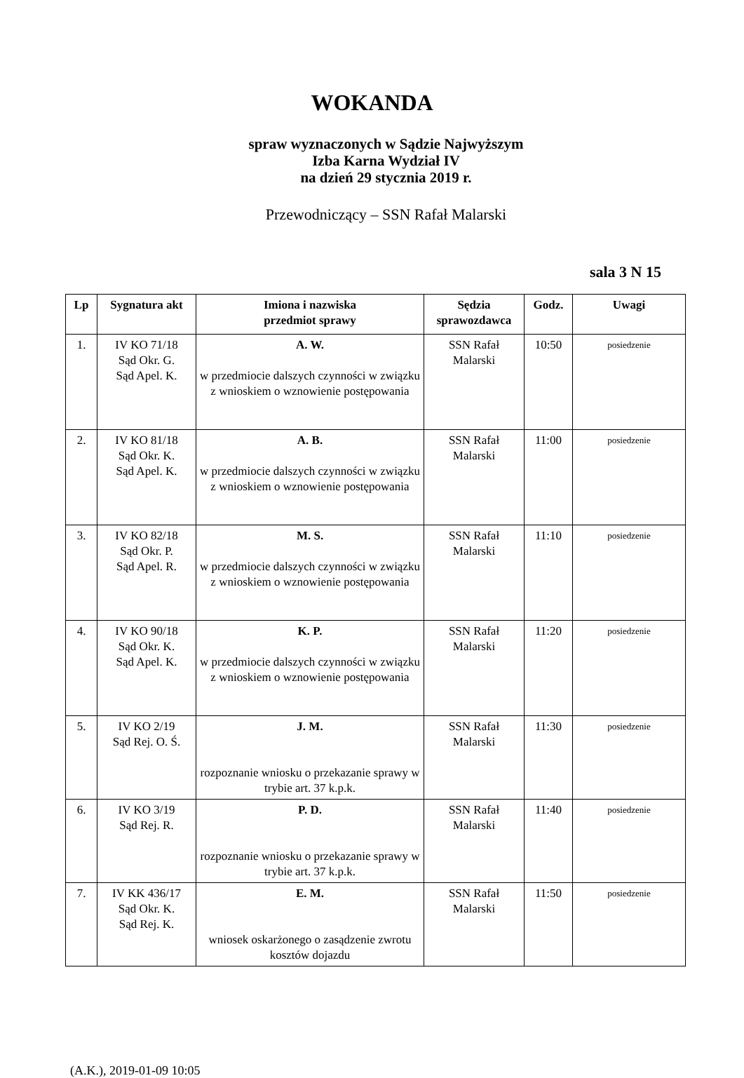WOKANDA
spraw wyznaczonych w Sądzie Najwyższym
Izba Karna Wydział IV
na dzień 29 stycznia 2019 r.
Przewodniczący – SSN Rafał Malarski
sala 3 N 15
| Lp | Sygnatura akt | Imiona i nazwiska przedmiot sprawy | Sędzia sprawozdawca | Godz. | Uwagi |
| --- | --- | --- | --- | --- | --- |
| 1. | IV KO 71/18 Sąd Okr. G. Sąd Apel. K. | A. W. w przedmiocie dalszych czynności w związku z wnioskiem o wznowienie postępowania | SSN Rafał Malarski | 10:50 | posiedzenie |
| 2. | IV KO 81/18 Sąd Okr. K. Sąd Apel. K. | A. B. w przedmiocie dalszych czynności w związku z wnioskiem o wznowienie postępowania | SSN Rafał Malarski | 11:00 | posiedzenie |
| 3. | IV KO 82/18 Sąd Okr. P. Sąd Apel. R. | M. S. w przedmiocie dalszych czynności w związku z wnioskiem o wznowienie postępowania | SSN Rafał Malarski | 11:10 | posiedzenie |
| 4. | IV KO 90/18 Sąd Okr. K. Sąd Apel. K. | K. P. w przedmiocie dalszych czynności w związku z wnioskiem o wznowienie postępowania | SSN Rafał Malarski | 11:20 | posiedzenie |
| 5. | IV KO 2/19 Sąd Rej. O. Ś. | J. M. rozpoznanie wniosku o przekazanie sprawy w trybie art. 37 k.p.k. | SSN Rafał Malarski | 11:30 | posiedzenie |
| 6. | IV KO 3/19 Sąd Rej. R. | P. D. rozpoznanie wniosku o przekazanie sprawy w trybie art. 37 k.p.k. | SSN Rafał Malarski | 11:40 | posiedzenie |
| 7. | IV KK 436/17 Sąd Okr. K. Sąd Rej. K. | E. M. wniosek oskarżonego o zasądzenie zwrotu kosztów dojazdu | SSN Rafał Malarski | 11:50 | posiedzenie |
(A.K.), 2019-01-09 10:05